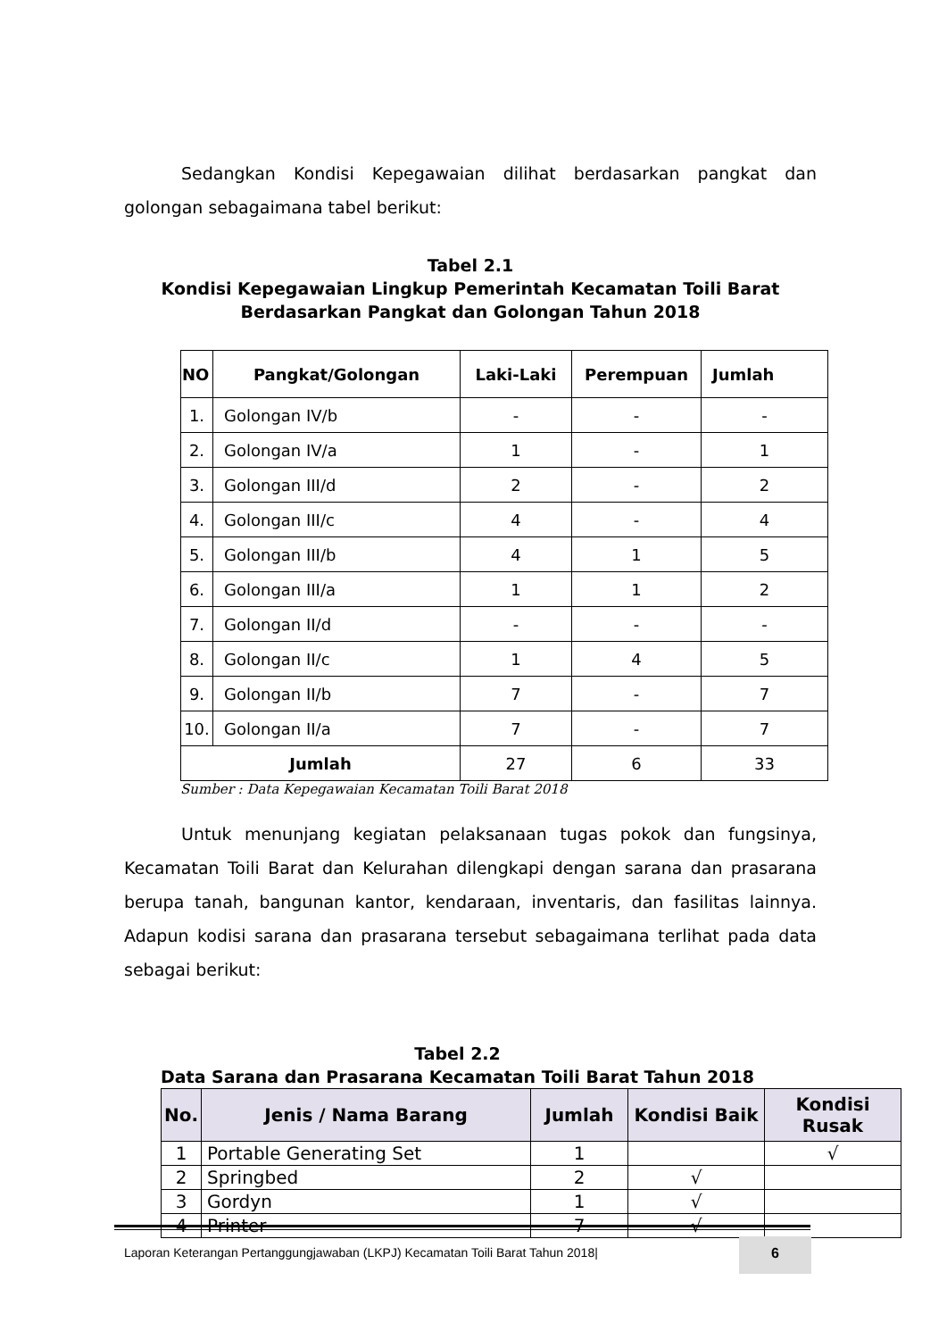Sedangkan Kondisi Kepegawaian dilihat berdasarkan pangkat dan golongan sebagaimana tabel berikut:
Tabel 2.1
Kondisi Kepegawaian Lingkup Pemerintah Kecamatan Toili Barat
Berdasarkan Pangkat dan Golongan Tahun 2018
| NO | Pangkat/Golongan | Laki-Laki | Perempuan | Jumlah |
| --- | --- | --- | --- | --- |
| 1. | Golongan IV/b | - | - | - |
| 2. | Golongan IV/a | 1 | - | 1 |
| 3. | Golongan III/d | 2 | - | 2 |
| 4. | Golongan III/c | 4 | - | 4 |
| 5. | Golongan III/b | 4 | 1 | 5 |
| 6. | Golongan III/a | 1 | 1 | 2 |
| 7. | Golongan II/d | - | - | - |
| 8. | Golongan II/c | 1 | 4 | 5 |
| 9. | Golongan II/b | 7 | - | 7 |
| 10. | Golongan II/a | 7 | - | 7 |
| Jumlah | | 27 | 6 | 33 |
Sumber : Data Kepegawaian Kecamatan Toili Barat 2018
Untuk menunjang kegiatan pelaksanaan tugas pokok dan fungsinya, Kecamatan Toili Barat dan Kelurahan dilengkapi dengan sarana dan prasarana berupa tanah, bangunan kantor, kendaraan, inventaris, dan fasilitas lainnya. Adapun kodisi sarana dan prasarana tersebut sebagaimana terlihat pada data sebagai berikut:
Tabel 2.2
Data Sarana dan Prasarana Kecamatan Toili Barat Tahun 2018
| No. | Jenis / Nama Barang | Jumlah | Kondisi Baik | Kondisi Rusak |
| --- | --- | --- | --- | --- |
| 1 | Portable Generating Set | 1 | | √ |
| 2 | Springbed | 2 | √ | |
| 3 | Gordyn | 1 | √ | |
| 4 | Printer | 7 | √ | |
Laporan Keterangan Pertanggungjawaban (LKPJ) Kecamatan Toili Barat Tahun 2018| 6